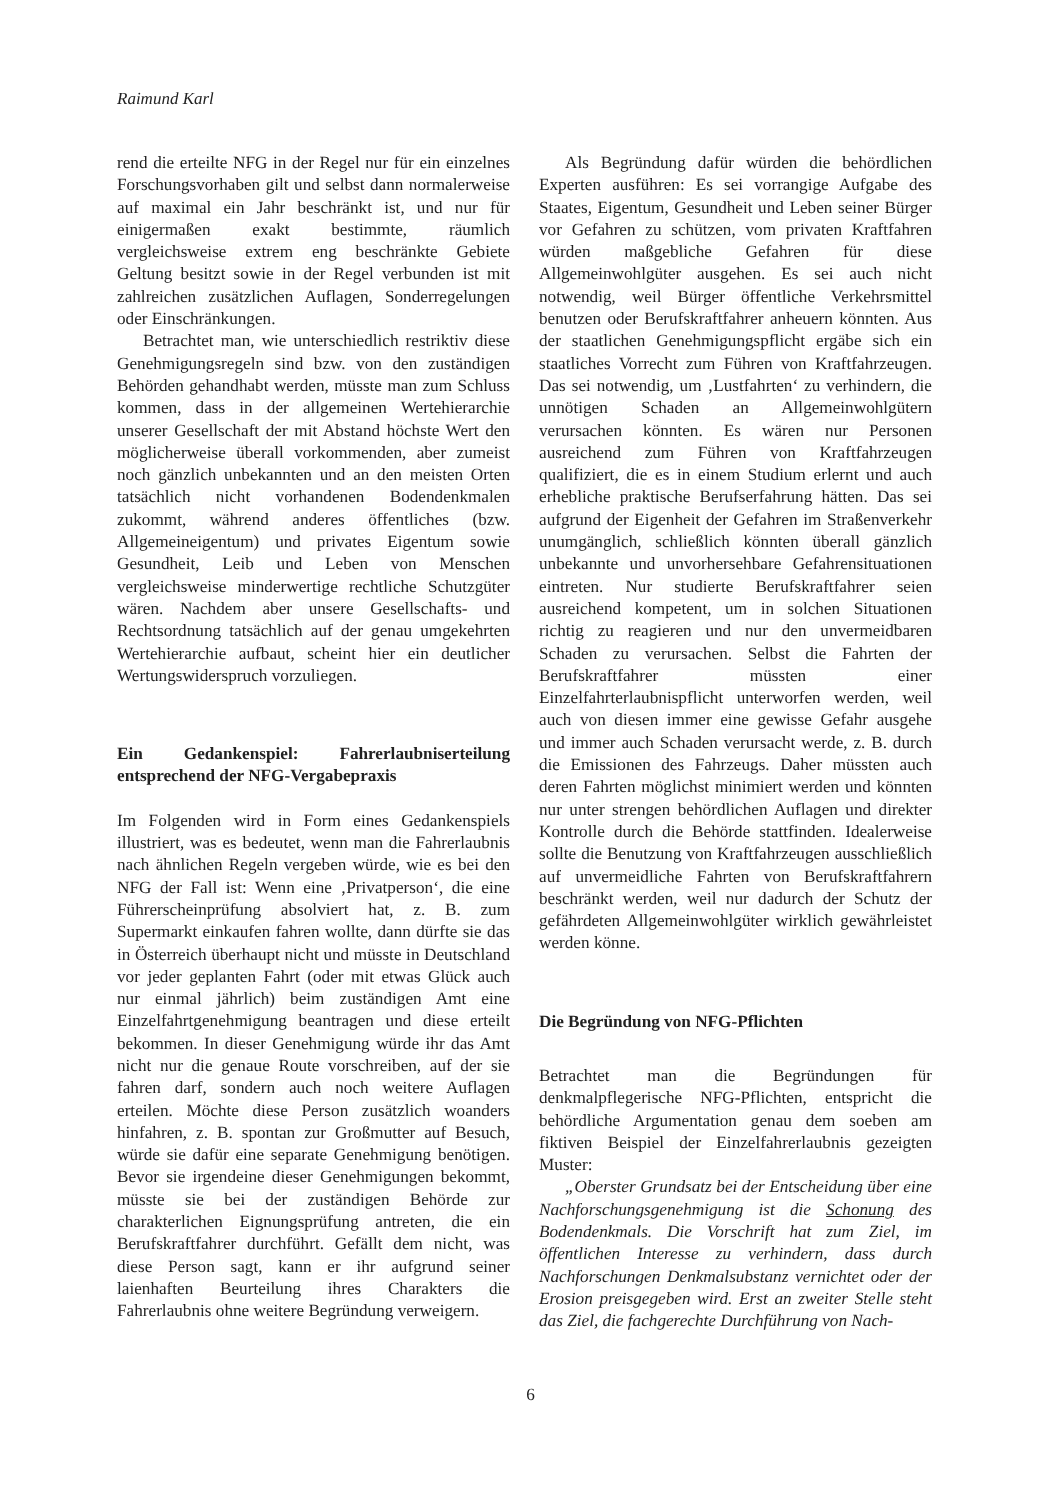Raimund Karl
rend die erteilte NFG in der Regel nur für ein einzelnes Forschungsvorhaben gilt und selbst dann normalerweise auf maximal ein Jahr beschränkt ist, und nur für einigermaßen exakt bestimmte, räumlich vergleichsweise extrem eng beschränkte Gebiete Geltung besitzt sowie in der Regel verbunden ist mit zahlreichen zusätzlichen Auflagen, Sonderregelungen oder Einschränkungen.
Betrachtet man, wie unterschiedlich restriktiv diese Genehmigungsregeln sind bzw. von den zuständigen Behörden gehandhabt werden, müsste man zum Schluss kommen, dass in der allgemeinen Wertehierarchie unserer Gesellschaft der mit Abstand höchste Wert den möglicherweise überall vorkommenden, aber zumeist noch gänzlich unbekannten und an den meisten Orten tatsächlich nicht vorhandenen Bodendenkmalen zukommt, während anderes öffentliches (bzw. Allgemeineigentum) und privates Eigentum sowie Gesundheit, Leib und Leben von Menschen vergleichsweise minderwertige rechtliche Schutzgüter wären. Nachdem aber unsere Gesellschafts- und Rechtsordnung tatsächlich auf der genau umgekehrten Wertehierarchie aufbaut, scheint hier ein deutlicher Wertungswiderspruch vorzuliegen.
Ein Gedankenspiel: Fahrerlaubniserteilung entsprechend der NFG-Vergabepraxis
Im Folgenden wird in Form eines Gedankenspiels illustriert, was es bedeutet, wenn man die Fahrerlaubnis nach ähnlichen Regeln vergeben würde, wie es bei den NFG der Fall ist: Wenn eine ‚Privatperson‘, die eine Führerscheinprüfung absolviert hat, z. B. zum Supermarkt einkaufen fahren wollte, dann dürfte sie das in Österreich überhaupt nicht und müsste in Deutschland vor jeder geplanten Fahrt (oder mit etwas Glück auch nur einmal jährlich) beim zuständigen Amt eine Einzelfahrtgenehmigung beantragen und diese erteilt bekommen. In dieser Genehmigung würde ihr das Amt nicht nur die genaue Route vorschreiben, auf der sie fahren darf, sondern auch noch weitere Auflagen erteilen. Möchte diese Person zusätzlich woanders hinfahren, z. B. spontan zur Großmutter auf Besuch, würde sie dafür eine separate Genehmigung benötigen. Bevor sie irgendeine dieser Genehmigungen bekommt, müsste sie bei der zuständigen Behörde zur charakterlichen Eignungsprüfung antreten, die ein Berufskraftfahrer durchführt. Gefällt dem nicht, was diese Person sagt, kann er ihr aufgrund seiner laienhaften Beurteilung ihres Charakters die Fahrerlaubnis ohne weitere Begründung verweigern.
Als Begründung dafür würden die behördlichen Experten ausführen: Es sei vorrangige Aufgabe des Staates, Eigentum, Gesundheit und Leben seiner Bürger vor Gefahren zu schützen, vom privaten Kraftfahren würden maßgebliche Gefahren für diese Allgemeinwohlgüter ausgehen. Es sei auch nicht notwendig, weil Bürger öffentliche Verkehrsmittel benutzen oder Berufskraftfahrer anheuern könnten. Aus der staatlichen Genehmigungspflicht ergäbe sich ein staatliches Vorrecht zum Führen von Kraftfahrzeugen. Das sei notwendig, um ‚Lustfahrten‘ zu verhindern, die unnötigen Schaden an Allgemeinwohlgütern verursachen könnten. Es wären nur Personen ausreichend zum Führen von Kraftfahrzeugen qualifiziert, die es in einem Studium erlernt und auch erhebliche praktische Berufserfahrung hätten. Das sei aufgrund der Eigenheit der Gefahren im Straßenverkehr unumgänglich, schließlich könnten überall gänzlich unbekannte und unvorhersehbare Gefahrensituationen eintreten. Nur studierte Berufskraftfahrer seien ausreichend kompetent, um in solchen Situationen richtig zu reagieren und nur den unvermeidbaren Schaden zu verursachen. Selbst die Fahrten der Berufskraftfahrer müssten einer Einzelfahrterlaubnispflicht unterworfen werden, weil auch von diesen immer eine gewisse Gefahr ausgehe und immer auch Schaden verursacht werde, z. B. durch die Emissionen des Fahrzeugs. Daher müssten auch deren Fahrten möglichst minimiert werden und könnten nur unter strengen behördlichen Auflagen und direkter Kontrolle durch die Behörde stattfinden. Idealerweise sollte die Benutzung von Kraftfahrzeugen ausschließlich auf unvermeidliche Fahrten von Berufskraftfahrern beschränkt werden, weil nur dadurch der Schutz der gefährdeten Allgemeinwohlgüter wirklich gewährleistet werden könne.
Die Begründung von NFG-Pflichten
Betrachtet man die Begründungen für denkmalpflegerische NFG-Pflichten, entspricht die behördliche Argumentation genau dem soeben am fiktiven Beispiel der Einzelfahrerlaubnis gezeigten Muster:
„Oberster Grundsatz bei der Entscheidung über eine Nachforschungsgenehmigung ist die Schonung des Bodendenkmals. Die Vorschrift hat zum Ziel, im öffentlichen Interesse zu verhindern, dass durch Nachforschungen Denkmalsubstanz vernichtet oder der Erosion preisgegeben wird. Erst an zweiter Stelle steht das Ziel, die fachgerechte Durchführung von Nach-
6